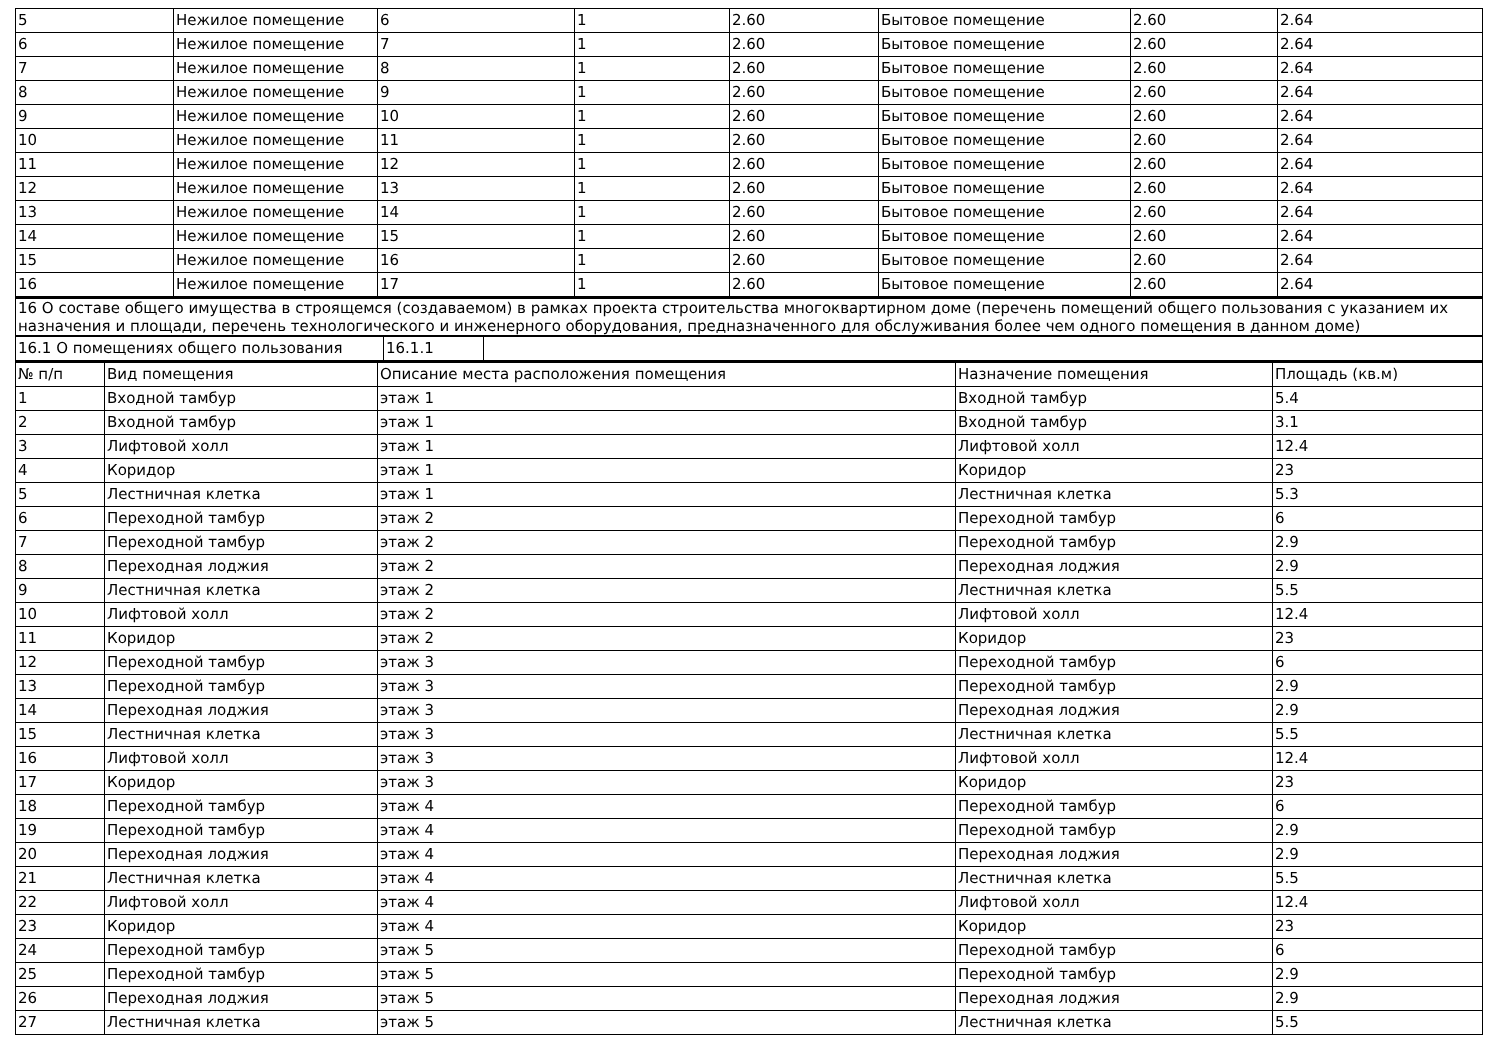| 5 | Нежилое помещение | 6 | 1 | 2.60 | Бытовое помещение | 2.60 | 2.64 |
| 6 | Нежилое помещение | 7 | 1 | 2.60 | Бытовое помещение | 2.60 | 2.64 |
| 7 | Нежилое помещение | 8 | 1 | 2.60 | Бытовое помещение | 2.60 | 2.64 |
| 8 | Нежилое помещение | 9 | 1 | 2.60 | Бытовое помещение | 2.60 | 2.64 |
| 9 | Нежилое помещение | 10 | 1 | 2.60 | Бытовое помещение | 2.60 | 2.64 |
| 10 | Нежилое помещение | 11 | 1 | 2.60 | Бытовое помещение | 2.60 | 2.64 |
| 11 | Нежилое помещение | 12 | 1 | 2.60 | Бытовое помещение | 2.60 | 2.64 |
| 12 | Нежилое помещение | 13 | 1 | 2.60 | Бытовое помещение | 2.60 | 2.64 |
| 13 | Нежилое помещение | 14 | 1 | 2.60 | Бытовое помещение | 2.60 | 2.64 |
| 14 | Нежилое помещение | 15 | 1 | 2.60 | Бытовое помещение | 2.60 | 2.64 |
| 15 | Нежилое помещение | 16 | 1 | 2.60 | Бытовое помещение | 2.60 | 2.64 |
| 16 | Нежилое помещение | 17 | 1 | 2.60 | Бытовое помещение | 2.60 | 2.64 |
| 16 О составе общего имущества в строящемся (создаваемом) в рамках проекта строительства многоквартирном доме (перечень помещений общего пользования с указанием их назначения и площади, перечень технологического и инженерного оборудования, предназначенного для обслуживания более чем одного помещения в данном доме) |
| 16.1 О помещениях общего пользования | 16.1.1 | |
| № п/п | Вид помещения | Описание места расположения помещения | Назначение помещения | Площадь (кв.м) |
| --- | --- | --- | --- | --- |
| 1 | Входной тамбур | этаж 1 | Входной тамбур | 5.4 |
| 2 | Входной тамбур | этаж 1 | Входной тамбур | 3.1 |
| 3 | Лифтовой холл | этаж 1 | Лифтовой холл | 12.4 |
| 4 | Коридор | этаж 1 | Коридор | 23 |
| 5 | Лестничная клетка | этаж 1 | Лестничная клетка | 5.3 |
| 6 | Переходной тамбур | этаж 2 | Переходной тамбур | 6 |
| 7 | Переходной тамбур | этаж 2 | Переходной тамбур | 2.9 |
| 8 | Переходная лоджия | этаж 2 | Переходная лоджия | 2.9 |
| 9 | Лестничная клетка | этаж 2 | Лестничная клетка | 5.5 |
| 10 | Лифтовой холл | этаж 2 | Лифтовой холл | 12.4 |
| 11 | Коридор | этаж 2 | Коридор | 23 |
| 12 | Переходной тамбур | этаж 3 | Переходной тамбур | 6 |
| 13 | Переходной тамбур | этаж 3 | Переходной тамбур | 2.9 |
| 14 | Переходная лоджия | этаж 3 | Переходная лоджия | 2.9 |
| 15 | Лестничная клетка | этаж 3 | Лестничная клетка | 5.5 |
| 16 | Лифтовой холл | этаж 3 | Лифтовой холл | 12.4 |
| 17 | Коридор | этаж 3 | Коридор | 23 |
| 18 | Переходной тамбур | этаж 4 | Переходной тамбур | 6 |
| 19 | Переходной тамбур | этаж 4 | Переходной тамбур | 2.9 |
| 20 | Переходная лоджия | этаж 4 | Переходная лоджия | 2.9 |
| 21 | Лестничная клетка | этаж 4 | Лестничная клетка | 5.5 |
| 22 | Лифтовой холл | этаж 4 | Лифтовой холл | 12.4 |
| 23 | Коридор | этаж 4 | Коридор | 23 |
| 24 | Переходной тамбур | этаж 5 | Переходной тамбур | 6 |
| 25 | Переходной тамбур | этаж 5 | Переходной тамбур | 2.9 |
| 26 | Переходная лоджия | этаж 5 | Переходная лоджия | 2.9 |
| 27 | Лестничная клетка | этаж 5 | Лестничная клетка | 5.5 |